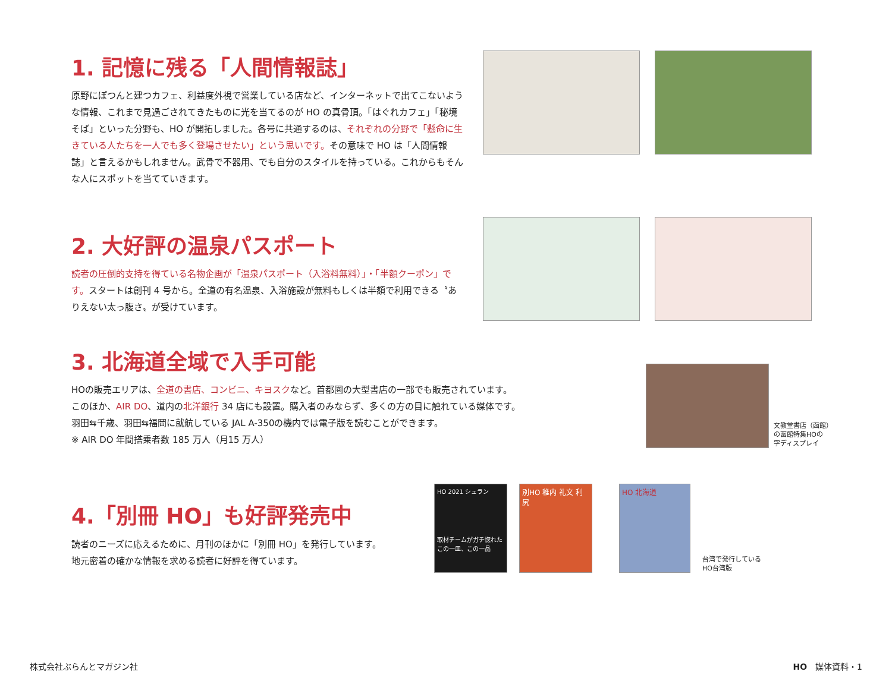1. 記憶に残る「人間情報誌」
原野にぽつんと建つカフェ、利益度外視で営業している店など、インターネットで出てこないような情報、これまで見過ごされてきたものに光を当てるのが HO の真骨頂。「はぐれカフェ」「秘境そば」といった分野も、HO が開拓しました。各号に共通するのは、それぞれの分野で「懸命に生きている人たちを一人でも多く登場させたい」という思いです。その意味で HO は「人間情報誌」と言えるかもしれません。武骨で不器用、でも自分のスタイルを持っている。これからもそんな人にスポットを当てていきます。
2. 大好評の温泉パスポート
読者の圧倒的支持を得ている名物企画が「温泉パスポート（入浴料無料）」・「半額クーポン」です。スタートは創刊 4 号から。全道の有名温泉、入浴施設が無料もしくは半額で利用できる〝ありえない太っ腹さ〟が受けています。
3. 北海道全域で入手可能
HOの販売エリアは、全道の書店、コンビニ、キヨスクなど。首都圏の大型書店の一部でも販売されています。
このほか、AIR DO、道内の北洋銀行 34 店にも設置。購入者のみならず、多くの方の目に触れている媒体です。
羽田⇆千歳、羽田⇆福岡に就航している JAL A-350の機内では電子版を読むことができます。
※ AIR DO 年間搭乗者数 185 万人（月15 万人）
文教堂書店（函館）
の函館特集HOの
字ディスプレイ
4.「別冊 HO」も好評発売中
読者のニーズに応えるために、月刊のほかに「別冊 HO」を発行しています。
地元密着の確かな情報を求める読者に好評を得ています。
HO 2021 シュラン
取材チームがガチ惚れた この一皿、この一品
別HO 稚内 礼文 利尻
HO 北海道
台湾で発行している
HO台湾版
株式会社ぶらんとマガジン社 HO　媒体資料・1